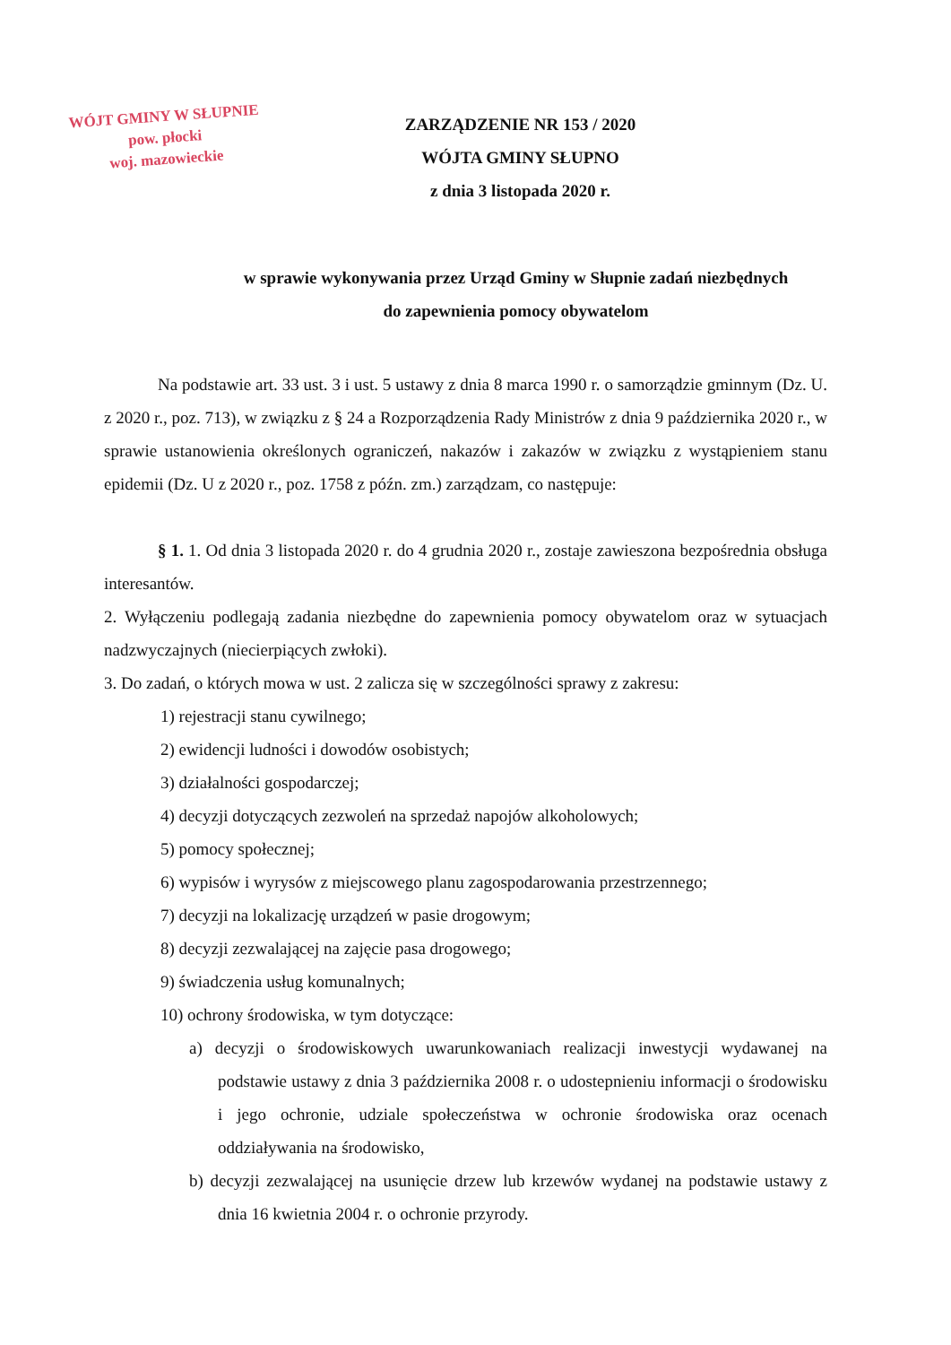WÓJT GMINY W SŁUPNIE
pow. płocki
woj. mazowieckie
ZARZĄDZENIE NR 153 / 2020
WÓJTA GMINY SŁUPNO
z dnia 3 listopada 2020 r.
w sprawie wykonywania przez Urząd Gminy w Słupnie zadań niezbędnych
do zapewnienia pomocy obywatelom
Na podstawie art. 33 ust. 3 i ust. 5 ustawy z dnia 8 marca 1990 r. o samorządzie gminnym (Dz. U. z 2020 r., poz. 713), w związku z § 24 a Rozporządzenia Rady Ministrów z dnia 9 października 2020 r., w sprawie ustanowienia określonych ograniczeń, nakazów i zakazów w związku z wystąpieniem stanu epidemii (Dz. U z 2020 r., poz. 1758 z późn. zm.) zarządzam, co następuje:
§ 1. 1. Od dnia 3 listopada 2020 r. do 4 grudnia 2020 r., zostaje zawieszona bezpośrednia obsługa interesantów.
2. Wyłączeniu podlegają zadania niezbędne do zapewnienia pomocy obywatelom oraz w sytuacjach nadzwyczajnych (niecierpiących zwłoki).
3. Do zadań, o których mowa w ust. 2 zalicza się w szczególności sprawy z zakresu:
1) rejestracji stanu cywilnego;
2) ewidencji ludności i dowodów osobistych;
3) działalności gospodarczej;
4) decyzji dotyczących zezwoleń na sprzedaż napojów alkoholowych;
5) pomocy społecznej;
6) wypisów i wyrysów z miejscowego planu zagospodarowania przestrzennego;
7) decyzji na lokalizację urządzeń w pasie drogowym;
8) decyzji zezwalającej na zajęcie pasa drogowego;
9) świadczenia usług komunalnych;
10) ochrony środowiska, w tym dotyczące:
a) decyzji o środowiskowych uwarunkowaniach realizacji inwestycji wydawanej na podstawie ustawy z dnia 3 października 2008 r. o udostepnieniu informacji o środowisku i jego ochronie, udziale społeczeństwa w ochronie środowiska oraz ocenach oddziaływania na środowisko,
b) decyzji zezwalającej na usunięcie drzew lub krzewów wydanej na podstawie ustawy z dnia 16 kwietnia 2004 r. o ochronie przyrody.